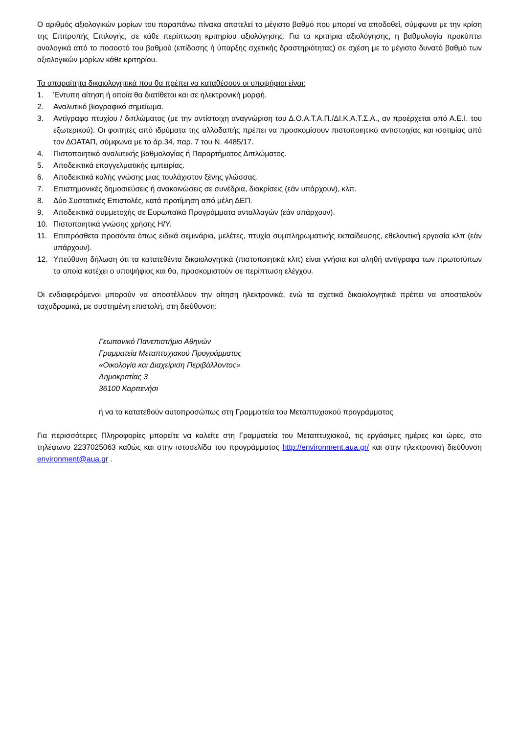Ο αριθμός αξιολογικών μορίων του παραπάνω πίνακα αποτελεί το μέγιστο βαθμό που μπορεί να αποδοθεί, σύμφωνα με την κρίση της Επιτροπής Επιλογής, σε κάθε περίπτωση κριτηρίου αξιολόγησης. Για τα κριτήρια αξιολόγησης, η βαθμολογία προκύπτει αναλογικά από το ποσοστό του βαθμού (επίδοσης ή ύπαρξης σχετικής δραστηριότητας) σε σχέση με το μέγιστο δυνατό βαθμό των αξιολογικών μορίων κάθε κριτηρίου.
Τα απαραίτητα δικαιολογητικά που θα πρέπει να καταθέσουν οι υποψήφιοι είναι:
1. Έντυπη αίτηση ή οποία θα διατίθεται και σε ηλεκτρονική μορφή.
2. Αναλυτικό βιογραφικό σημείωμα.
3. Αντίγραφο πτυχίου / διπλώματος (με την αντίστοιχη αναγνώριση του Δ.Ο.Α.Τ.Α.Π./ΔΙ.Κ.Α.Τ.Σ.Α., αν προέρχεται από Α.Ε.Ι. του εξωτερικού). Οι φοιτητές από ιδρύματα της αλλοδαπής πρέπει να προσκομίσουν πιστοποιητικό αντιστοιχίας και ισοτιμίας από τον ΔΟΑΤΑΠ, σύμφωνα με το άρ.34, παρ. 7 του Ν. 4485/17.
4. Πιστοποιητικό αναλυτικής βαθμολογίας ή Παραρτήματος Διπλώματος.
5. Αποδεικτικά επαγγελματικής εμπειρίας.
6. Αποδεικτικά καλής γνώσης μιας τουλάχιστον ξένης γλώσσας.
7. Επιστημονικές δημοσιεύσεις ή ανακοινώσεις σε συνέδρια, διακρίσεις (εάν υπάρχουν), κλπ.
8. Δύο Συστατικές Επιστολές, κατά προτίμηση από μέλη ΔΕΠ.
9. Αποδεικτικά συμμετοχής σε Ευρωπαϊκά Προγράμματα ανταλλαγών (εάν υπάρχουν).
10. Πιστοποιητικά γνώσης χρήσης Η/Υ.
11. Επιπρόσθετα προσόντα όπως ειδικά σεμινάρια, μελέτες, πτυχία συμπληρωματικής εκπαίδευσης, εθελοντική εργασία κλπ (εάν υπάρχουν).
12. Υπεύθυνη δήλωση ότι τα κατατεθέντα δικαιολογητικά (πιστοποιητικά κλπ) είναι γνήσια και αληθή αντίγραφα των πρωτοτύπων τα οποία κατέχει ο υποψήφιος και θα, προσκομιστούν σε περίπτωση ελέγχου.
Οι ενδιαφερόμενοι μπορούν να αποστέλλουν την αίτηση ηλεκτρονικά, ενώ τα σχετικά δικαιολογητικά πρέπει να αποσταλούν ταχυδρομικά, με συστημένη επιστολή, στη διεύθυνση:
Γεωπονικό Πανεπιστήμιο Αθηνών
Γραμματεία Μεταπτυχιακού Προγράμματος
«Οικολογία και Διαχείριση Περιβάλλοντος»
Δημοκρατίας 3
36100 Καρπενήσι
ή να τα κατατεθούν αυτοπροσώπως στη Γραμματεία του Μεταπτυχιακού προγράμματος
Για περισσότερες Πληροφορίες μπορείτε να καλείτε στη Γραμματεία του Μεταπτυχιακού, τις εργάσιμες ημέρες και ώρες, στο τηλέφωνο 2237025063 καθώς και στην ιστοσελίδα του προγράμματος http://environment.aua.gr/ και στην ηλεκτρονική διεύθυνση environment@aua.gr .